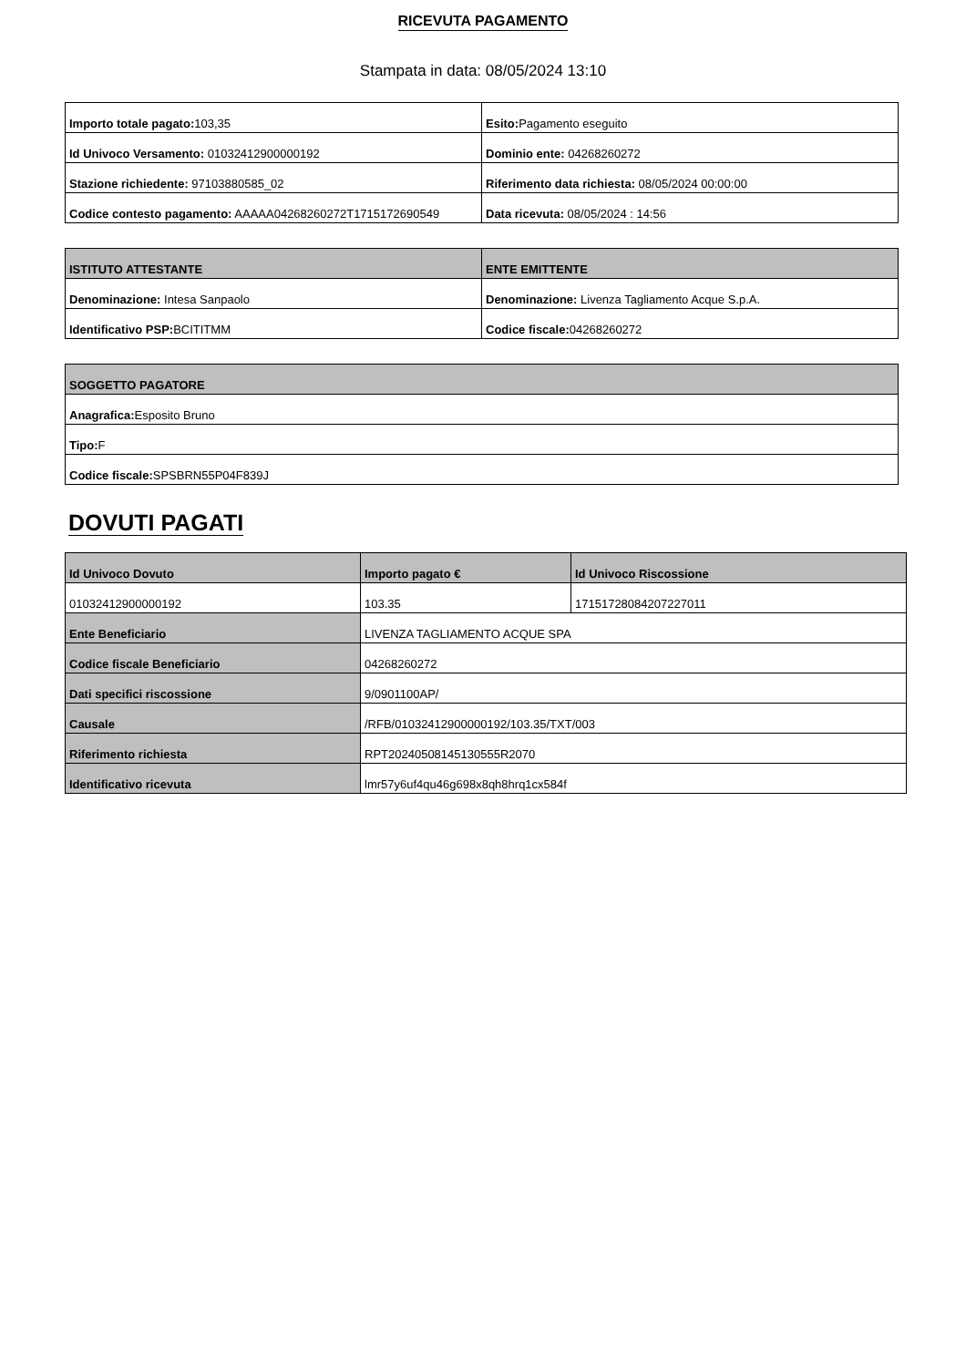RICEVUTA PAGAMENTO
Stampata in data: 08/05/2024 13:10
| Importo totale pagato: 103,35 | Esito: Pagamento eseguito |
| Id Univoco Versamento: 01032412900000192 | Dominio ente: 04268260272 |
| Stazione richiedente: 97103880585_02 | Riferimento data richiesta: 08/05/2024 00:00:00 |
| Codice contesto pagamento: AAAAA04268260272T1715172690549 | Data ricevuta: 08/05/2024 : 14:56 |
| ISTITUTO ATTESTANTE | ENTE EMITTENTE |
| --- | --- |
| Denominazione: Intesa Sanpaolo | Denominazione: Livenza Tagliamento Acque S.p.A. |
| Identificativo PSP: BCITITMM | Codice fiscale: 04268260272 |
| SOGGETTO PAGATORE |
| --- |
| Anagrafica: Esposito Bruno |
| Tipo: F |
| Codice fiscale: SPSBRN55P04F839J |
DOVUTI PAGATI
| Id Univoco Dovuto | Importo pagato € | Id Univoco Riscossione |
| --- | --- | --- |
| 01032412900000192 | 103.35 | 17151728084207227011 |
| Ente Beneficiario | LIVENZA TAGLIAMENTO ACQUE SPA | |
| Codice fiscale Beneficiario | 04268260272 | |
| Dati specifici riscossione | 9/0901100AP/ | |
| Causale | /RFB/01032412900000192/103.35/TXT/003 | |
| Riferimento richiesta | RPT20240508145130555R2070 | |
| Identificativo ricevuta | lmr57y6uf4qu46g698x8qh8hrq1cx584f | |